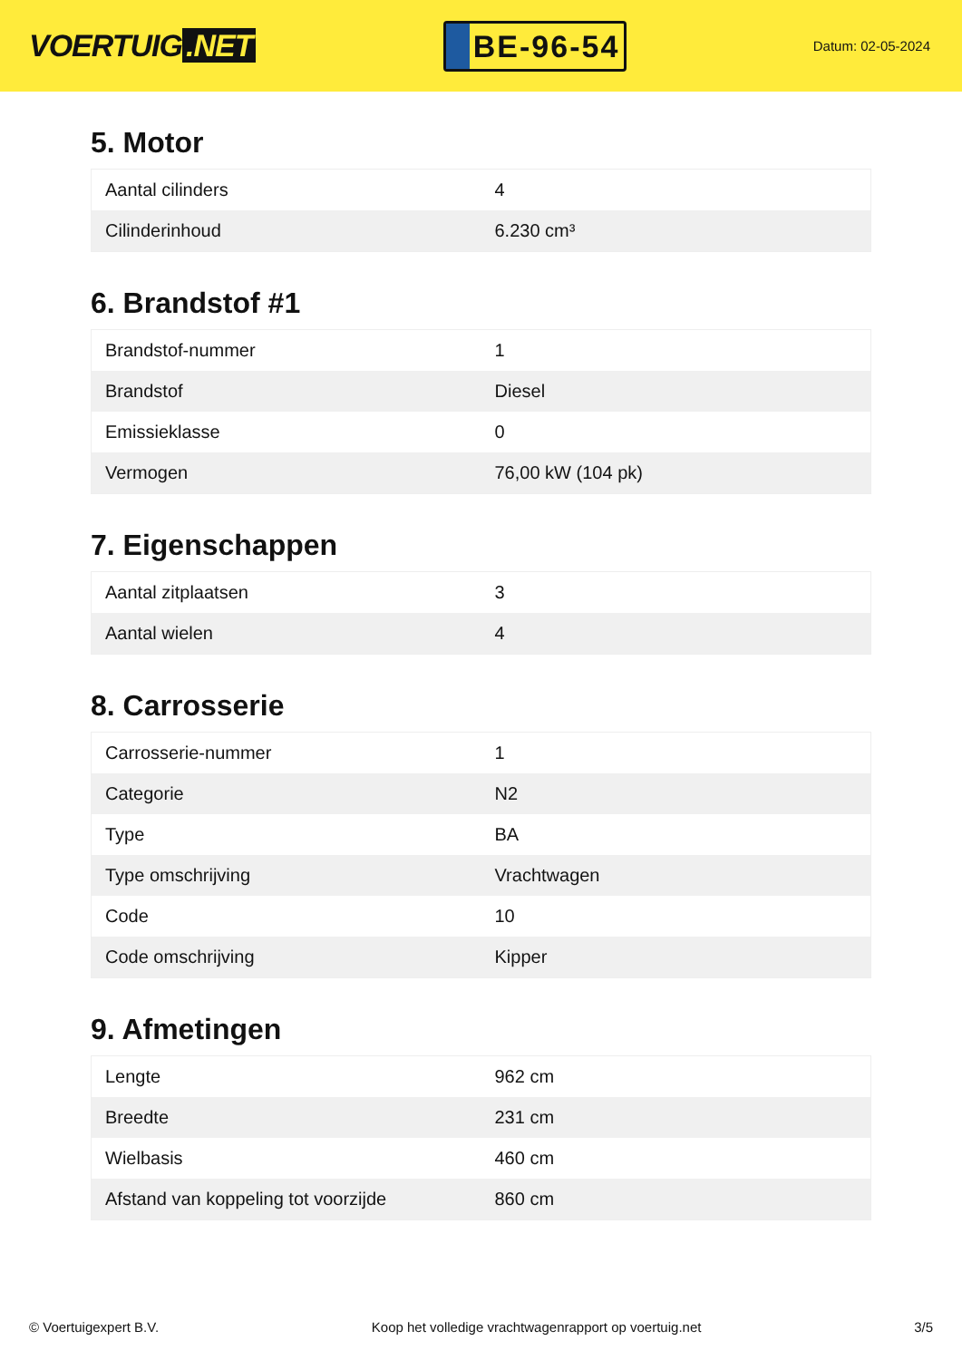VOERTUIG.NET
BE-96-54
Datum: 02-05-2024
5. Motor
| Aantal cilinders | 4 |
| Cilinderinhoud | 6.230 cm³ |
6. Brandstof #1
| Brandstof-nummer | 1 |
| Brandstof | Diesel |
| Emissieklasse | 0 |
| Vermogen | 76,00 kW (104 pk) |
7. Eigenschappen
| Aantal zitplaatsen | 3 |
| Aantal wielen | 4 |
8. Carrosserie
| Carrosserie-nummer | 1 |
| Categorie | N2 |
| Type | BA |
| Type omschrijving | Vrachtwagen |
| Code | 10 |
| Code omschrijving | Kipper |
9. Afmetingen
| Lengte | 962 cm |
| Breedte | 231 cm |
| Wielbasis | 460 cm |
| Afstand van koppeling tot voorzijde | 860 cm |
© Voertuigexpert B.V. Koop het volledige vrachtwagenrapport op voertuig.net 3/5